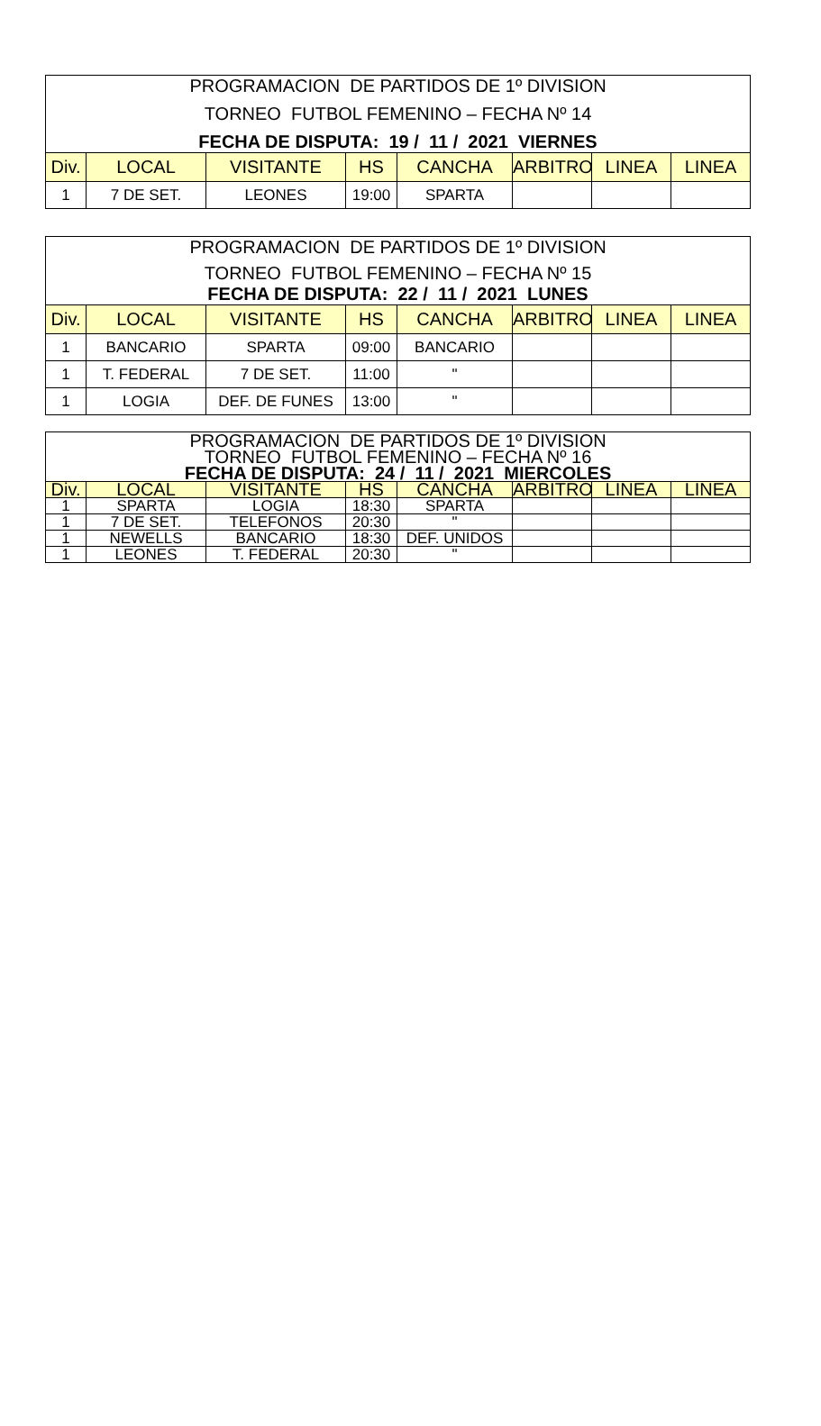| PROGRAMACION DE PARTIDOS DE 1º DIVISION | | | | | | | |
| TORNEO FUTBOL FEMENINO – FECHA Nº 14 | | | | | | | |
| FECHA DE DISPUTA: 19 / 11 / 2021 VIERNES | | | | | | | |
| Div. | LOCAL | VISITANTE | HS | CANCHA | ARBITRO | LINEA | LINEA |
| 1 | 7 DE SET. | LEONES | 19:00 | SPARTA | | | |
| PROGRAMACION DE PARTIDOS DE 1º DIVISION | | | | | | | |
| TORNEO FUTBOL FEMENINO – FECHA Nº 15 | | | | | | | |
| FECHA DE DISPUTA: 22 / 11 / 2021 LUNES | | | | | | | |
| Div. | LOCAL | VISITANTE | HS | CANCHA | ARBITRO | LINEA | LINEA |
| 1 | BANCARIO | SPARTA | 09:00 | BANCARIO | | | |
| 1 | T. FEDERAL | 7 DE SET. | 11:00 | " | | | |
| 1 | LOGIA | DEF. DE FUNES | 13:00 | " | | | |
| PROGRAMACION DE PARTIDOS DE 1º DIVISION | | | | | | | |
| TORNEO FUTBOL FEMENINO – FECHA Nº 16 | | | | | | | |
| FECHA DE DISPUTA: 24 / 11 / 2021 MIERCOLES | | | | | | | |
| Div. | LOCAL | VISITANTE | HS | CANCHA | ARBITRO | LINEA | LINEA |
| 1 | SPARTA | LOGIA | 18:30 | SPARTA | | | |
| 1 | 7 DE SET. | TELEFONOS | 20:30 | " | | | |
| 1 | NEWELLS | BANCARIO | 18:30 | DEF. UNIDOS | | | |
| 1 | LEONES | T. FEDERAL | 20:30 | " | | | |